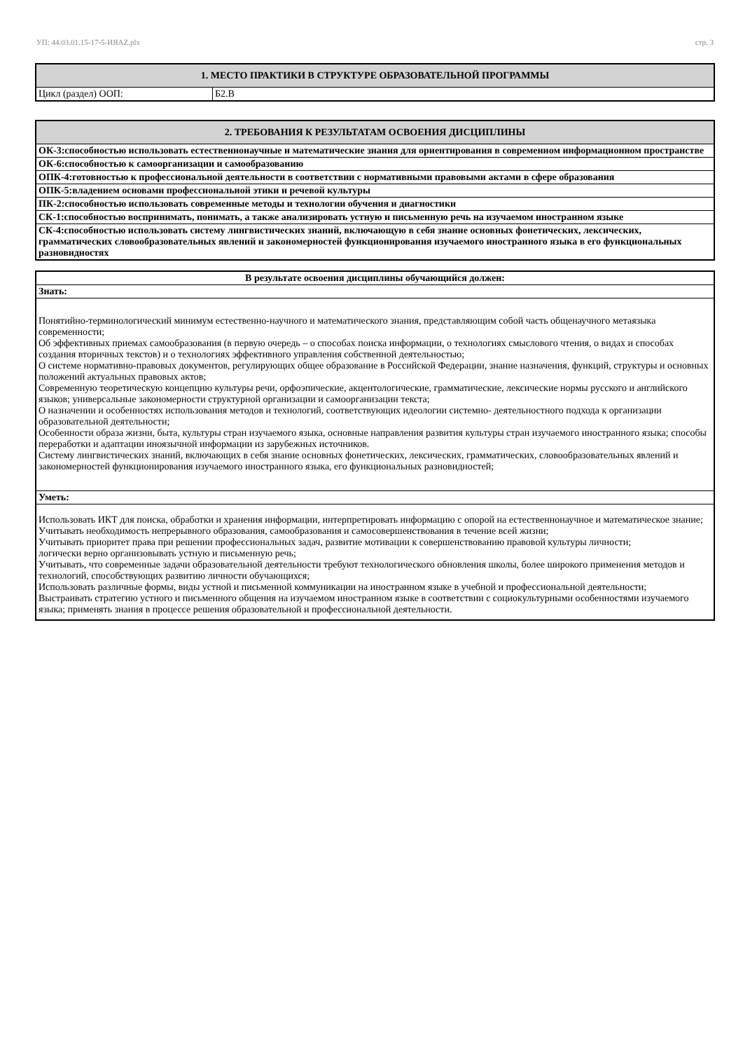УП: 44.03.01.15-17-5-ИЯAZ.plx стр. 3
| 1. МЕСТО ПРАКТИКИ В СТРУКТУРЕ ОБРАЗОВАТЕЛЬНОЙ ПРОГРАММЫ | |
| --- | --- |
| Цикл (раздел) ООП: | Б2.В |
| 2. ТРЕБОВАНИЯ К РЕЗУЛЬТАТАМ ОСВОЕНИЯ ДИСЦИПЛИНЫ |
| --- |
| ОК-3:способностью использовать естественнонаучные и математические знания для ориентирования в современном информационном пространстве |
| ОК-6:способностью к самоорганизации и самообразованию |
| ОПК-4:готовностью к профессиональной деятельности в соответствии с нормативными правовыми актами в сфере образования |
| ОПК-5:владением основами профессиональной этики и речевой культуры |
| ПК-2:способностью использовать современные методы и технологии обучения и диагностики |
| СК-1:способностью воспринимать, понимать, а также анализировать устную и письменную речь на изучаемом иностранном языке |
| СК-4:способностью использовать систему лингвистических знаний, включающую в себя знание основных фонетических, лексических, грамматических словообразовательных явлений и закономерностей функционирования изучаемого иностранного языка в его функциональных разновидностях |
| В результате освоения дисциплины обучающийся должен: |
| Знать: |
| Понятийно-терминологический минимум естественно-научного и математического знания, представляющим собой часть общенаучного метаязыка современности; Об эффективных приемах самообразования (в первую очередь – о способах поиска информации, о технологиях смыслового чтения, о видах и способах создания вторичных текстов) и о технологиях эффективного управления собственной деятельностью; О системе нормативно-правовых документов, регулирующих общее образование в Российской Федерации, знание назначения, функций, структуры и основных положений актуальных правовых актов; Современную теоретическую концепцию культуры речи, орфоэпические, акцентологические, грамматические, лексические нормы русского и английского языков; универсальные закономерности структурной организации и самоорганизации текста; О назначении и особенностях использования методов и технологий, соответствующих идеологии системно- деятельностного подхода к организации образовательной деятельности; Особенности образа жизни, быта, культуры стран изучаемого языка, основные направления развития культуры стран изучаемого иностранного языка; способы переработки и адаптации иноязычной информации из зарубежных источников. Систему лингвистических знаний, включающих в себя знание основных фонетических, лексических, грамматических, словообразовательных явлений и закономерностей функционирования изучаемого иностранного языка, его функциональных разновидностей; |
| Уметь: |
| Использовать ИКТ для поиска, обработки и хранения информации, интерпретировать информацию с опорой на естественнонаучное и математическое знание; Учитывать необходимость непрерывного образования, самообразования и самосовершенствования в течение всей жизни; Учитывать приоритет права при решении профессиональных задач, развитие мотивации к совершенствованию правовой культуры личности; логически верно организовывать устную и письменную речь; Учитывать, что современные задачи образовательной деятельности требуют технологического обновления школы, более широкого применения методов и технологий, способствующих развитию личности обучающихся; Использовать различные формы, виды устной и письменной коммуникации на иностранном языке в учебной и профессиональной деятельности; Выстраивать стратегию устного и письменного общения на изучаемом иностранном языке в соответствии с социокультурными особенностями изучаемого языка; применять знания в процессе решения образовательной и профессиональной деятельности. |